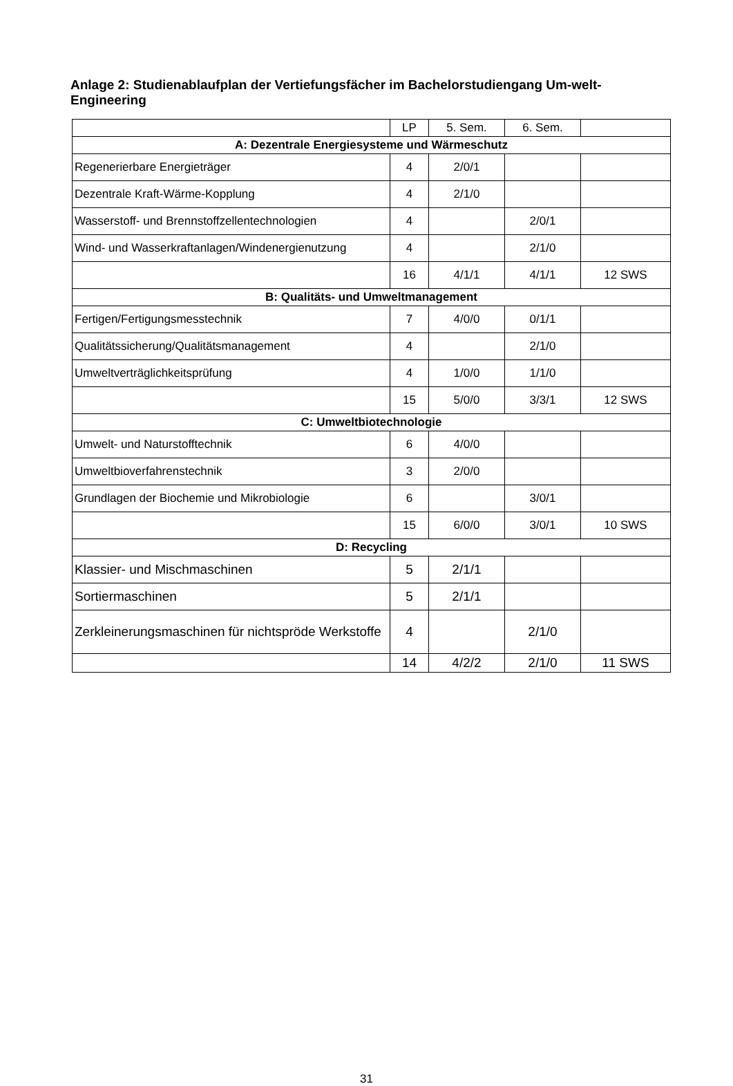Anlage 2: Studienablaufplan der Vertiefungsfächer im Bachelorstudiengang Um-welt-Engineering
| | LP | 5. Sem. | 6. Sem. | |
| A: Dezentrale Energiesysteme und Wärmeschutz | | | | |
| Regenerierbare Energieträger | 4 | 2/0/1 | | |
| Dezentrale Kraft-Wärme-Kopplung | 4 | 2/1/0 | | |
| Wasserstoff- und Brennstoffzellentechnologien | 4 | | 2/0/1 | |
| Wind- und Wasserkraftanlagen/Windenergienutzung | 4 | | 2/1/0 | |
| | 16 | 4/1/1 | 4/1/1 | 12 SWS |
| B: Qualitäts- und Umweltmanagement | | | | |
| Fertigen/Fertigungsmesstechnik | 7 | 4/0/0 | 0/1/1 | |
| Qualitätssicherung/Qualitätsmanagement | 4 | | 2/1/0 | |
| Umweltverträglichkeitsprüfung | 4 | 1/0/0 | 1/1/0 | |
| | 15 | 5/0/0 | 3/3/1 | 12 SWS |
| C: Umweltbiotechnologie | | | | |
| Umwelt- und Naturstofftechnik | 6 | 4/0/0 | | |
| Umweltbioverfahrenstechnik | 3 | 2/0/0 | | |
| Grundlagen der Biochemie und Mikrobiologie | 6 | | 3/0/1 | |
| | 15 | 6/0/0 | 3/0/1 | 10 SWS |
| D: Recycling | | | | |
| Klassier- und Mischmaschinen | 5 | 2/1/1 | | |
| Sortiermaschinen | 5 | 2/1/1 | | |
| Zerkleinerungsmaschinen für nichtspröde Werkstoffe | 4 | | 2/1/0 | |
| | 14 | 4/2/2 | 2/1/0 | 11 SWS |
31